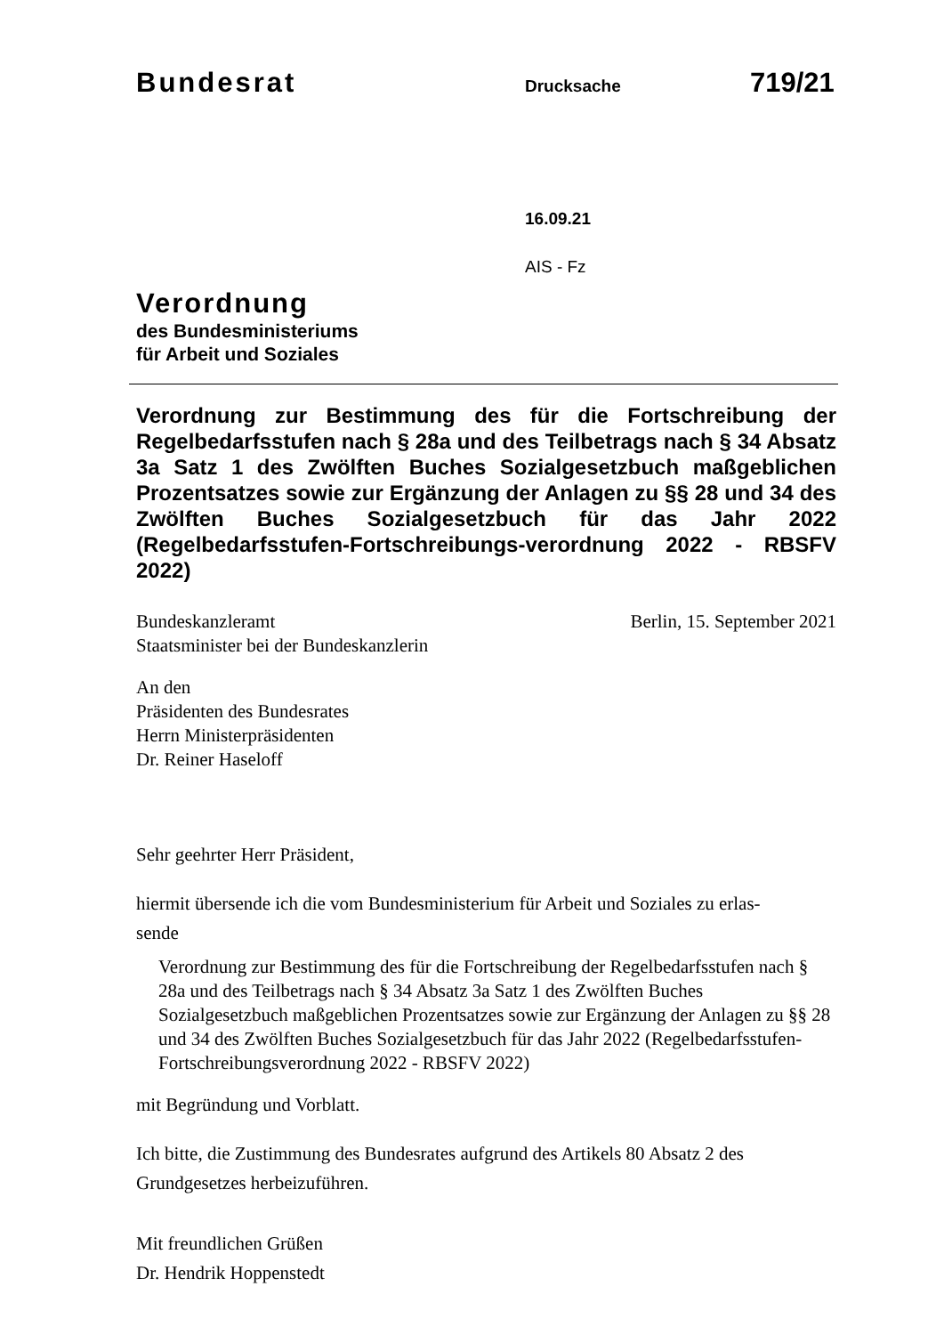Bundesrat Drucksache 719/21
16.09.21
AIS - Fz
Verordnung
des Bundesministeriums
für Arbeit und Soziales
Verordnung zur Bestimmung des für die Fortschreibung der Regelbedarfsstufen nach § 28a und des Teilbetrags nach § 34 Absatz 3a Satz 1 des Zwölften Buches Sozialgesetzbuch maßgeblichen Prozentsatzes sowie zur Ergänzung der Anlagen zu §§ 28 und 34 des Zwölften Buches Sozialgesetzbuch für das Jahr 2022 (Regelbedarfsstufen-Fortschreibungs-verordnung 2022 - RBSFV 2022)
Bundeskanzleramt
Staatsminister bei der Bundeskanzlerin Berlin, 15. September 2021
An den
Präsidenten des Bundesrates
Herrn Ministerpräsidenten
Dr. Reiner Haseloff
Sehr geehrter Herr Präsident,
hiermit übersende ich die vom Bundesministerium für Arbeit und Soziales zu erlas-
sende
Verordnung zur Bestimmung des für die Fortschreibung der Regelbedarfsstufen nach § 28a und des Teilbetrags nach § 34 Absatz 3a Satz 1 des Zwölften Buches Sozialgesetzbuch maßgeblichen Prozentsatzes sowie zur Ergänzung der Anlagen zu §§ 28 und 34 des Zwölften Buches Sozialgesetzbuch für das Jahr 2022 (Regelbedarfsstufen-Fortschreibungsverordnung 2022 - RBSFV 2022)
mit Begründung und Vorblatt.
Ich bitte, die Zustimmung des Bundesrates aufgrund des Artikels 80 Absatz 2 des Grundgesetzes herbeizuführen.
Mit freundlichen Grüßen
Dr. Hendrik Hoppenstedt